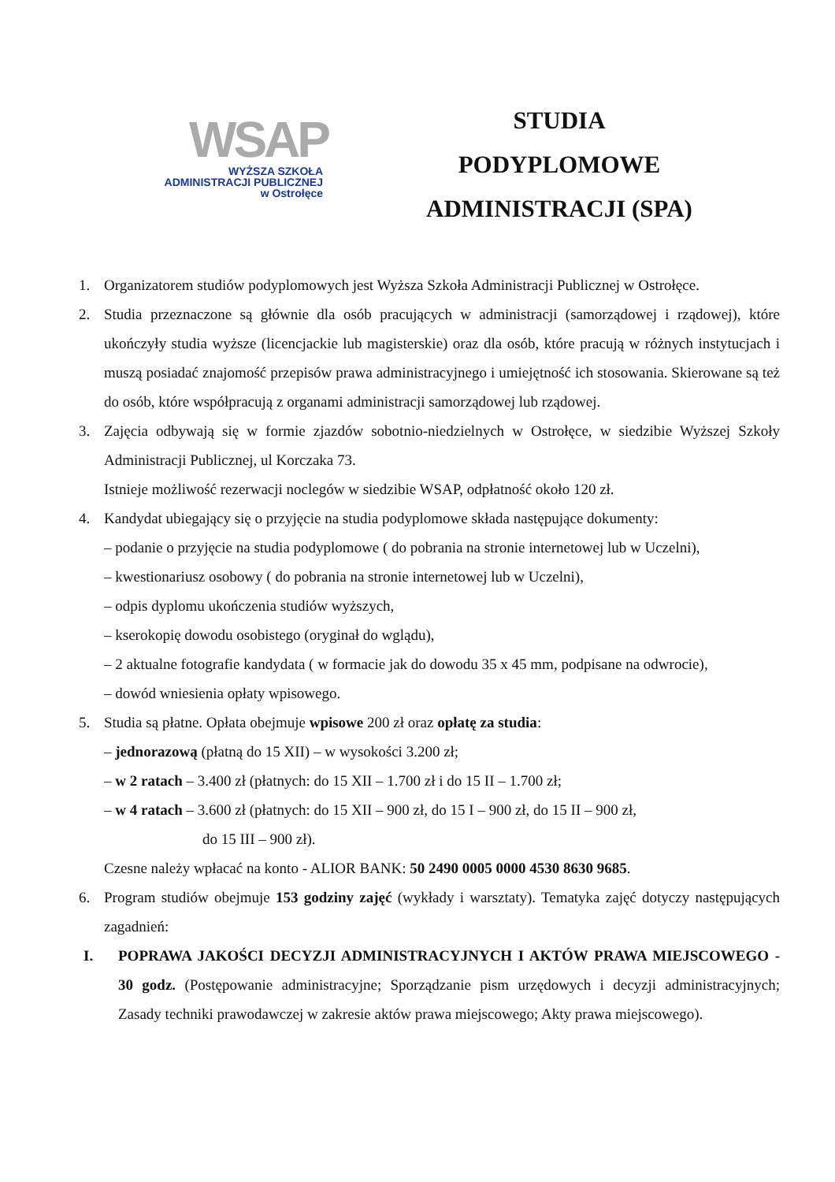WSAP
WYŻSZA SZKOŁA
ADMINISTRACJI PUBLICZNEJ
w Ostrołęce
STUDIA
PODYPLOMOWE
ADMINISTRACJI (SPA)
1. Organizatorem studiów podyplomowych jest Wyższa Szkoła Administracji Publicznej w Ostrołęce.
2. Studia przeznaczone są głównie dla osób pracujących w administracji (samorządowej i rządowej), które ukończyły studia wyższe (licencjackie lub magisterskie) oraz dla osób, które pracują w różnych instytucjach i muszą posiadać znajomość przepisów prawa administracyjnego i umiejętność ich stosowania. Skierowane są też do osób, które współpracują z organami administracji samorządowej lub rządowej.
3. Zajęcia odbywają się w formie zjazdów sobotnio-niedzielnych w Ostrołęce, w siedzibie Wyższej Szkoły Administracji Publicznej, ul Korczaka 73.
Istnieje możliwość rezerwacji noclegów w siedzibie WSAP, odpłatność około 120 zł.
4. Kandydat ubiegający się o przyjęcie na studia podyplomowe składa następujące dokumenty:
– podanie o przyjęcie na studia podyplomowe ( do pobrania na stronie internetowej lub w Uczelni),
– kwestionariusz osobowy ( do pobrania na stronie internetowej lub w Uczelni),
– odpis dyplomu ukończenia studiów wyższych,
– kserokopię dowodu osobistego (oryginał do wglądu),
– 2 aktualne fotografie kandydata ( w formacie jak do dowodu 35 x 45 mm, podpisane na odwrocie),
– dowód wniesienia opłaty wpisowego.
5. Studia są płatne. Opłata obejmuje wpisowe 200 zł oraz opłatę za studia:
– jednorazową (płatną do 15 XII) – w wysokości 3.200 zł;
– w 2 ratach – 3.400 zł (płatnych: do 15 XII – 1.700 zł i do 15 II – 1.700 zł;
– w 4 ratach – 3.600 zł (płatnych: do 15 XII – 900 zł, do 15 I – 900 zł, do 15 II – 900 zł,
do 15 III – 900 zł).
Czesne należy wpłacać na konto - ALIOR BANK: 50 2490 0005 0000 4530 8630 9685.
6. Program studiów obejmuje 153 godziny zajęć (wykłady i warsztaty). Tematyka zajęć dotyczy następujących zagadnień:
I. POPRAWA JAKOŚCI DECYZJI ADMINISTRACYJNYCH I AKTÓW PRAWA MIEJSCOWEGO - 30 godz. (Postępowanie administracyjne; Sporządzanie pism urzędowych i decyzji administracyjnych; Zasady techniki prawodawczej w zakresie aktów prawa miejscowego; Akty prawa miejscowego).